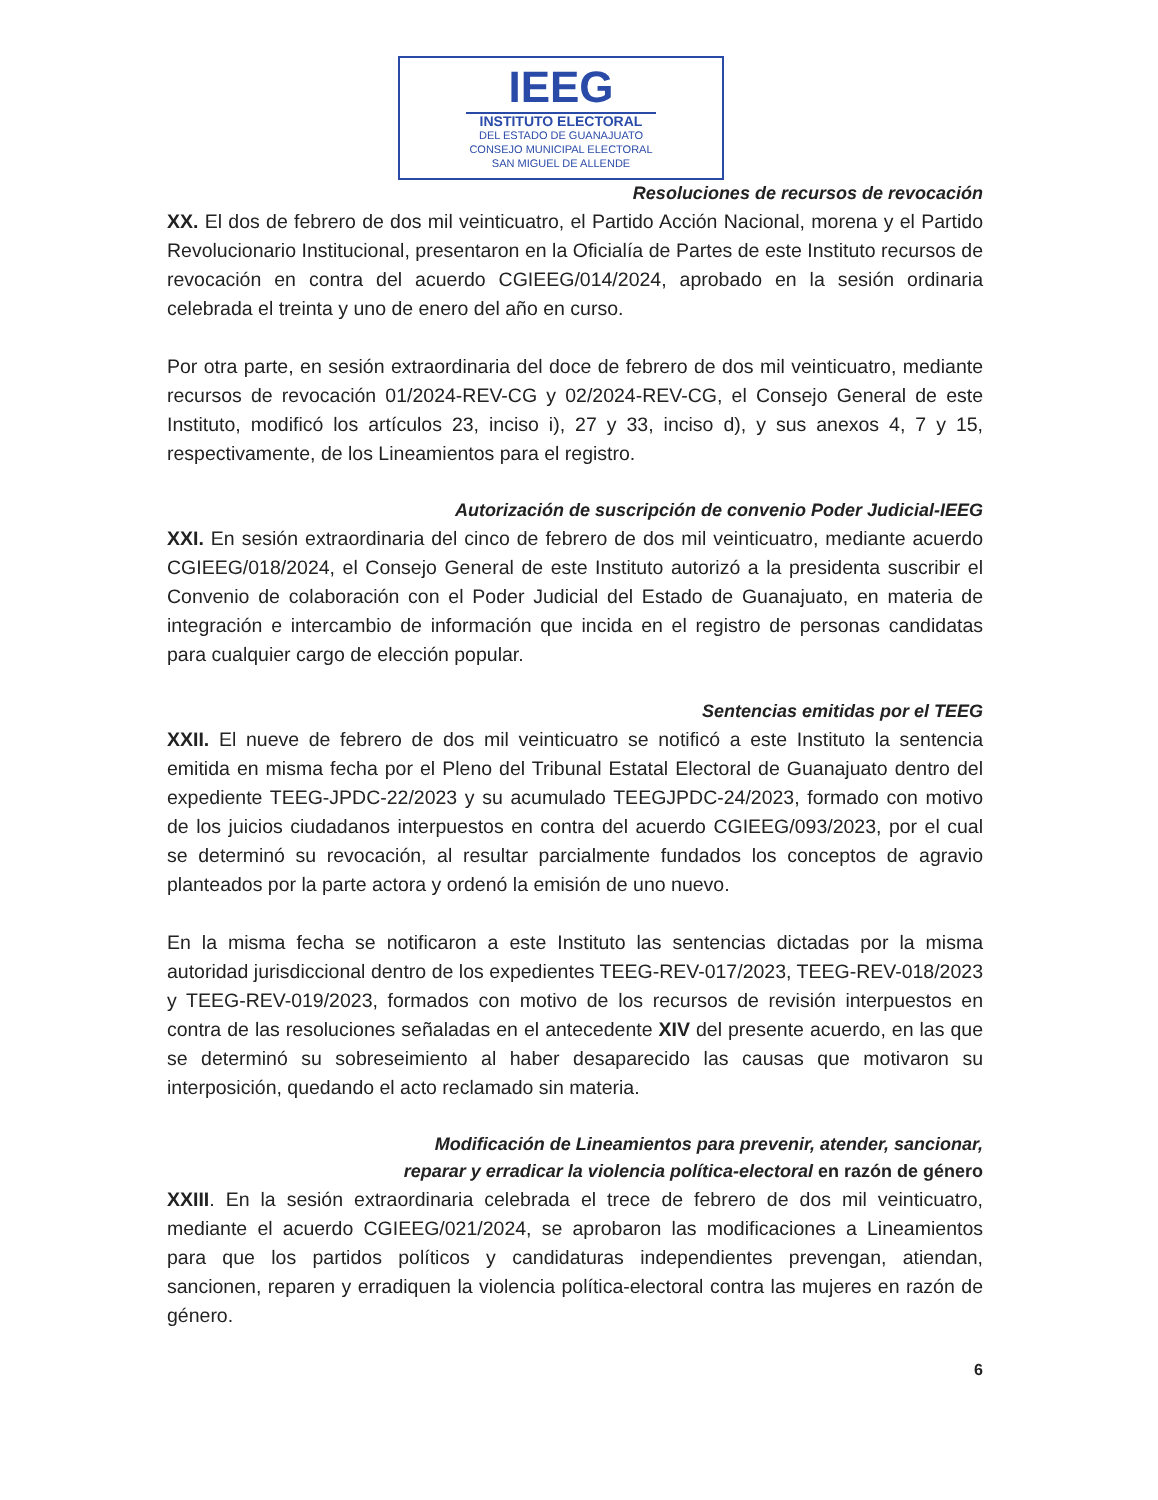IEEG
INSTITUTO ELECTORAL
DEL ESTADO DE GUANAJUATO
CONSEJO MUNICIPAL ELECTORAL
SAN MIGUEL DE ALLENDE
Resoluciones de recursos de revocación
XX. El dos de febrero de dos mil veinticuatro, el Partido Acción Nacional, morena y el Partido Revolucionario Institucional, presentaron en la Oficialía de Partes de este Instituto recursos de revocación en contra del acuerdo CGIEEG/014/2024, aprobado en la sesión ordinaria celebrada el treinta y uno de enero del año en curso.
Por otra parte, en sesión extraordinaria del doce de febrero de dos mil veinticuatro, mediante recursos de revocación 01/2024-REV-CG y 02/2024-REV-CG, el Consejo General de este Instituto, modificó los artículos 23, inciso i), 27 y 33, inciso d), y sus anexos 4, 7 y 15, respectivamente, de los Lineamientos para el registro.
Autorización de suscripción de convenio Poder Judicial-IEEG
XXI. En sesión extraordinaria del cinco de febrero de dos mil veinticuatro, mediante acuerdo CGIEEG/018/2024, el Consejo General de este Instituto autorizó a la presidenta suscribir el Convenio de colaboración con el Poder Judicial del Estado de Guanajuato, en materia de integración e intercambio de información que incida en el registro de personas candidatas para cualquier cargo de elección popular.
Sentencias emitidas por el TEEG
XXII. El nueve de febrero de dos mil veinticuatro se notificó a este Instituto la sentencia emitida en misma fecha por el Pleno del Tribunal Estatal Electoral de Guanajuato dentro del expediente TEEG-JPDC-22/2023 y su acumulado TEEGJPDC-24/2023, formado con motivo de los juicios ciudadanos interpuestos en contra del acuerdo CGIEEG/093/2023, por el cual se determinó su revocación, al resultar parcialmente fundados los conceptos de agravio planteados por la parte actora y ordenó la emisión de uno nuevo.
En la misma fecha se notificaron a este Instituto las sentencias dictadas por la misma autoridad jurisdiccional dentro de los expedientes TEEG-REV-017/2023, TEEG-REV-018/2023 y TEEG-REV-019/2023, formados con motivo de los recursos de revisión interpuestos en contra de las resoluciones señaladas en el antecedente XIV del presente acuerdo, en las que se determinó su sobreseimiento al haber desaparecido las causas que motivaron su interposición, quedando el acto reclamado sin materia.
Modificación de Lineamientos para prevenir, atender, sancionar,
reparar y erradicar la violencia política-electoral en razón de género
XXIII. En la sesión extraordinaria celebrada el trece de febrero de dos mil veinticuatro, mediante el acuerdo CGIEEG/021/2024, se aprobaron las modificaciones a Lineamientos para que los partidos políticos y candidaturas independientes prevengan, atiendan, sancionen, reparen y erradiquen la violencia política-electoral contra las mujeres en razón de género.
6